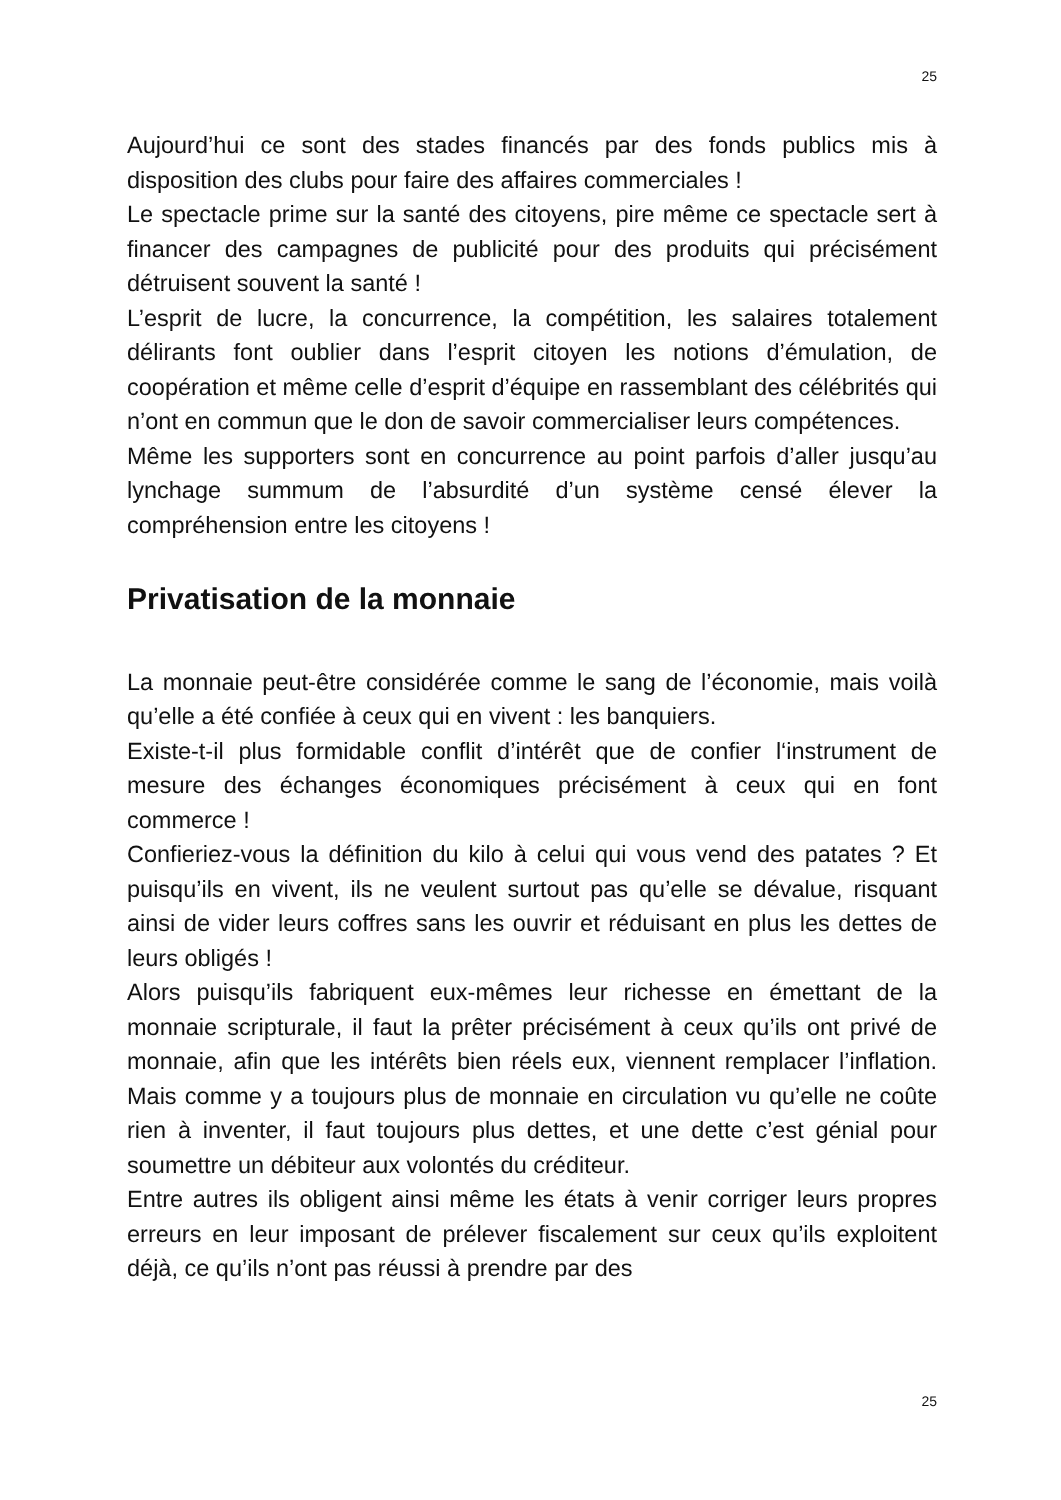25
Aujourd’hui ce sont des stades financés par des fonds publics mis à disposition des clubs pour faire des affaires commerciales !
Le spectacle prime sur la santé des citoyens, pire même ce spectacle sert à financer des campagnes de publicité pour des produits qui précisément détruisent souvent la santé !
L’esprit de lucre, la concurrence, la compétition, les salaires totalement délirants font oublier dans l’esprit citoyen les notions d’émulation, de coopération et même celle d’esprit d’équipe en rassemblant des célébrités qui n’ont en commun que le don de savoir commercialiser leurs compétences.
Même les supporters sont en concurrence au point parfois d’aller jusqu’au lynchage summum de l’absurdité d’un système censé élever la compréhension entre les citoyens !
Privatisation de la monnaie
La monnaie peut-être considérée comme le sang de l’économie, mais voilà qu’elle a été confiée à ceux qui en vivent : les banquiers.
Existe-t-il plus formidable conflit d’intérêt que de confier l‘instrument de mesure des échanges économiques précisément à ceux qui en font commerce !
Confieriez-vous la définition du kilo à celui qui vous vend des patates ? Et puisqu’ils en vivent, ils ne veulent surtout pas qu’elle se dévalue, risquant ainsi de vider leurs coffres sans les ouvrir et réduisant en plus les dettes de leurs obligés !
Alors puisqu’ils fabriquent eux-mêmes leur richesse en émettant de la monnaie scripturale, il faut la prêter précisément à ceux qu’ils ont privé de monnaie, afin que les intérêts bien réels eux, viennent remplacer l’inflation. Mais comme y a toujours plus de monnaie en circulation vu qu’elle ne coûte rien à inventer, il faut toujours plus dettes, et une dette c’est génial pour soumettre un débiteur aux volontés du créditeur.
Entre autres ils obligent ainsi même les états à venir corriger leurs propres erreurs en leur imposant de prélever fiscalement sur ceux qu’ils exploitent déjà, ce qu’ils n’ont pas réussi à prendre par des
25